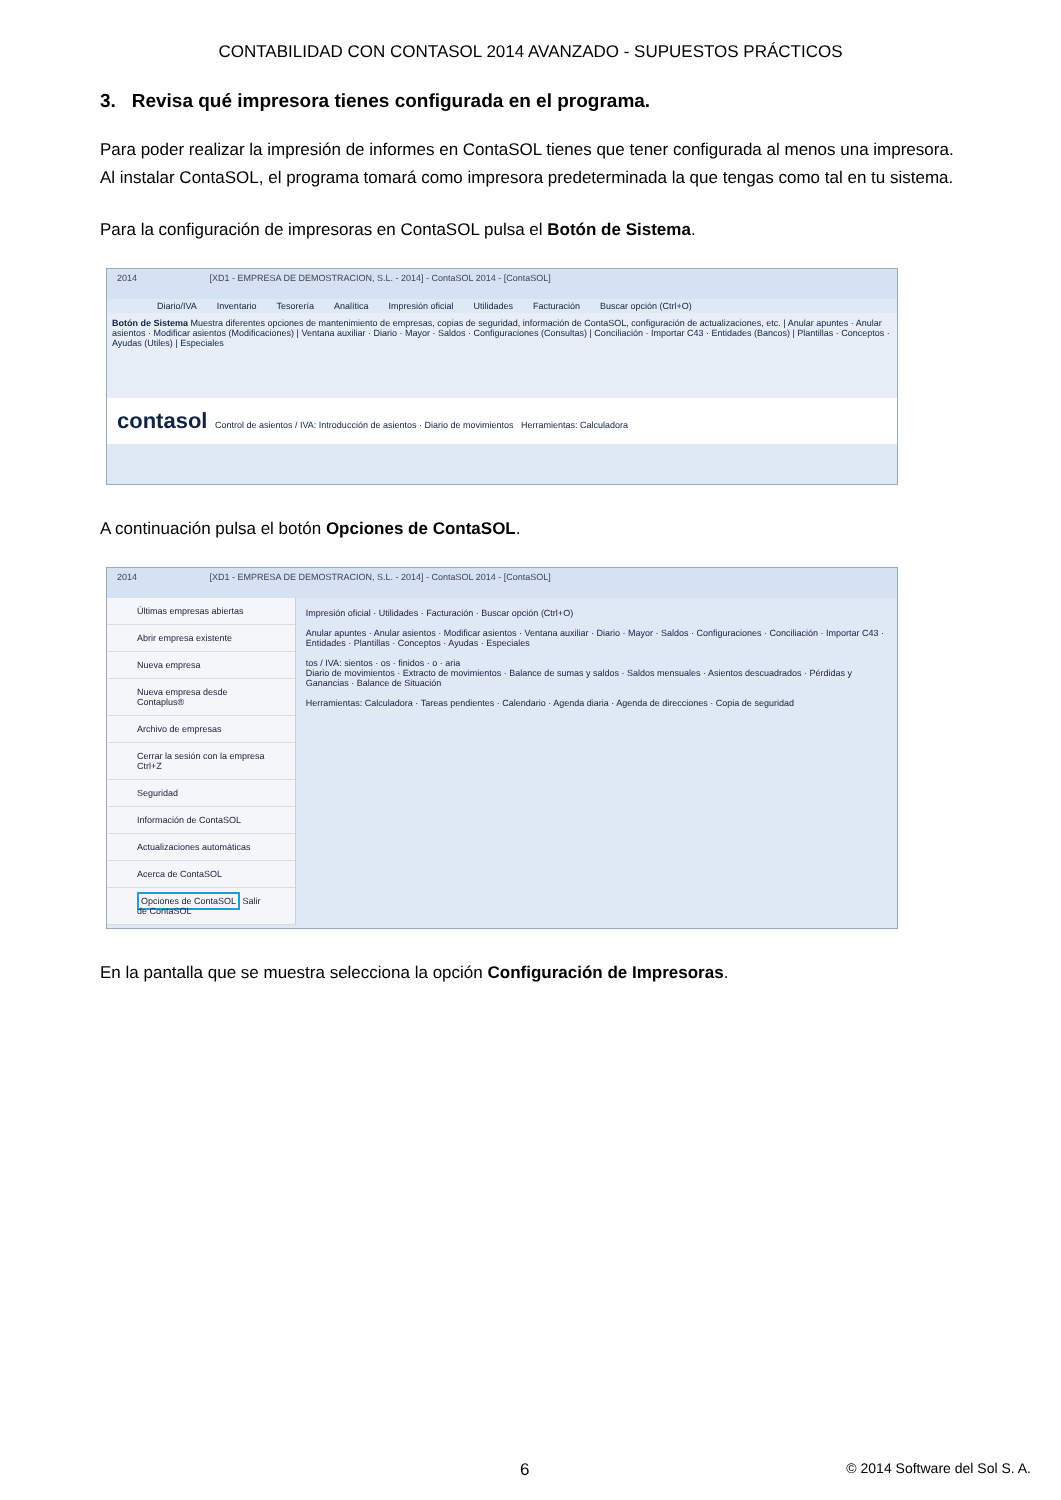CONTABILIDAD CON CONTASOL 2014 AVANZADO - SUPUESTOS PRÁCTICOS
3. Revisa qué impresora tienes configurada en el programa.
Para poder realizar la impresión de informes en ContaSOL tienes que tener configurada al menos una impresora. Al instalar ContaSOL, el programa tomará como impresora predeterminada la que tengas como tal en tu sistema.
Para la configuración de impresoras en ContaSOL pulsa el Botón de Sistema.
2014 [XD1 - EMPRESA DE DEMOSTRACION, S.L. - 2014] - ContaSOL 2014 - [ContaSOL]
Diario/IVA Inventario Tesorería Analítica Impresión oficial Utilidades Facturación Buscar opción (Ctrl+O)
Botón de Sistema Muestra diferentes opciones de mantenimiento de empresas, copias de seguridad, información de ContaSOL, configuración de actualizaciones, etc. | Anular apuntes · Anular asientos · Modificar asientos (Modificaciones) | Ventana auxiliar · Diario · Mayor · Saldos · Configuraciones (Consultas) | Conciliación · Importar C43 · Entidades (Bancos) | Plantillas · Conceptos · Ayudas (Utiles) | Especiales
contasol Control de asientos / IVA: Introducción de asientos · Diario de movimientos Herramientas: Calculadora
A continuación pulsa el botón Opciones de ContaSOL.
2014 [XD1 - EMPRESA DE DEMOSTRACION, S.L. - 2014] - ContaSOL 2014 - [ContaSOL]
Últimas empresas abiertas
Abrir empresa existente
Nueva empresa
Nueva empresa desde Contaplus®
Archivo de empresas
Cerrar la sesión con la empresa Ctrl+Z
Seguridad
Información de ContaSOL
Actualizaciones automáticas
Acerca de ContaSOL
Opciones de ContaSOL Salir de ContaSOL
Impresión oficial · Utilidades · Facturación · Buscar opción (Ctrl+O)
Anular apuntes · Anular asientos · Modificar asientos · Ventana auxiliar · Diario · Mayor · Saldos · Configuraciones · Conciliación · Importar C43 · Entidades · Plantillas · Conceptos · Ayudas · Especiales
tos / IVA: sientos · os · finidos · o · aria
Diario de movimientos · Extracto de movimientos · Balance de sumas y saldos · Saldos mensuales · Asientos descuadrados · Pérdidas y Ganancias · Balance de Situación
Herramientas: Calculadora · Tareas pendientes · Calendario · Agenda diaria · Agenda de direcciones · Copia de seguridad
En la pantalla que se muestra selecciona la opción Configuración de Impresoras.
6 © 2014 Software del Sol S. A.